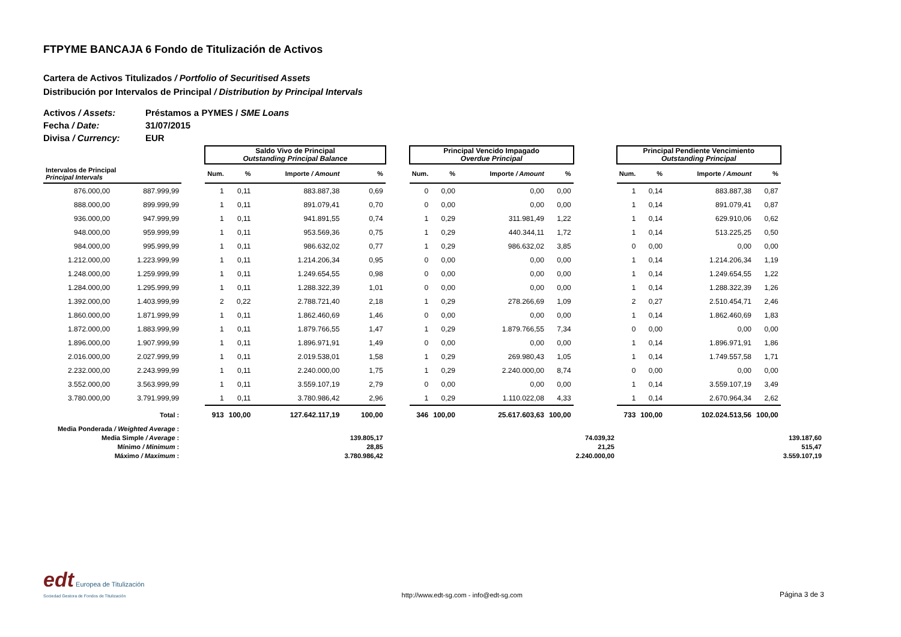FTPYME BANCAJA 6 Fondo de Titulización de Activos
Cartera de Activos Titulizados / Portfolio of Securitised Assets
Distribución por Intervalos de Principal / Distribution by Principal Intervals
Activos / Assets:
Préstamos a PYMES / SME Loans
Fecha / Date:
31/07/2015
Divisa / Currency:
EUR
| | | | Saldo Vivo de Principal Outstanding Principal Balance | | | | | Principal Vencido Impagado Overdue Principal | | | | | Principal Pendiente Vencimiento Outstanding Principal | | | | |
| --- | --- | --- | --- | --- | --- | --- | --- | --- | --- | --- | --- | --- | --- | --- | --- | --- | --- |
| Intervalos de Principal Principal Intervals | | | Num. | % | Importe / Amount | % | | Num. | % | Importe / Amount | % | | Num. | % | Importe / Amount | % | |
| 876.000,00 | 887.999,99 | | 1 | 0,11 | 883.887,38 | 0,69 | | 0 | 0,00 | 0,00 | 0,00 | | 1 | 0,14 | 883.887,38 | 0,87 | |
| 888.000,00 | 899.999,99 | | 1 | 0,11 | 891.079,41 | 0,70 | | 0 | 0,00 | 0,00 | 0,00 | | 1 | 0,14 | 891.079,41 | 0,87 | |
| 936.000,00 | 947.999,99 | | 1 | 0,11 | 941.891,55 | 0,74 | | 1 | 0,29 | 311.981,49 | 1,22 | | 1 | 0,14 | 629.910,06 | 0,62 | |
| 948.000,00 | 959.999,99 | | 1 | 0,11 | 953.569,36 | 0,75 | | 1 | 0,29 | 440.344,11 | 1,72 | | 1 | 0,14 | 513.225,25 | 0,50 | |
| 984.000,00 | 995.999,99 | | 1 | 0,11 | 986.632,02 | 0,77 | | 1 | 0,29 | 986.632,02 | 3,85 | | 0 | 0,00 | 0,00 | 0,00 | |
| 1.212.000,00 | 1.223.999,99 | | 1 | 0,11 | 1.214.206,34 | 0,95 | | 0 | 0,00 | 0,00 | 0,00 | | 1 | 0,14 | 1.214.206,34 | 1,19 | |
| 1.248.000,00 | 1.259.999,99 | | 1 | 0,11 | 1.249.654,55 | 0,98 | | 0 | 0,00 | 0,00 | 0,00 | | 1 | 0,14 | 1.249.654,55 | 1,22 | |
| 1.284.000,00 | 1.295.999,99 | | 1 | 0,11 | 1.288.322,39 | 1,01 | | 0 | 0,00 | 0,00 | 0,00 | | 1 | 0,14 | 1.288.322,39 | 1,26 | |
| 1.392.000,00 | 1.403.999,99 | | 2 | 0,22 | 2.788.721,40 | 2,18 | | 1 | 0,29 | 278.266,69 | 1,09 | | 2 | 0,27 | 2.510.454,71 | 2,46 | |
| 1.860.000,00 | 1.871.999,99 | | 1 | 0,11 | 1.862.460,69 | 1,46 | | 0 | 0,00 | 0,00 | 0,00 | | 1 | 0,14 | 1.862.460,69 | 1,83 | |
| 1.872.000,00 | 1.883.999,99 | | 1 | 0,11 | 1.879.766,55 | 1,47 | | 1 | 0,29 | 1.879.766,55 | 7,34 | | 0 | 0,00 | 0,00 | 0,00 | |
| 1.896.000,00 | 1.907.999,99 | | 1 | 0,11 | 1.896.971,91 | 1,49 | | 0 | 0,00 | 0,00 | 0,00 | | 1 | 0,14 | 1.896.971,91 | 1,86 | |
| 2.016.000,00 | 2.027.999,99 | | 1 | 0,11 | 2.019.538,01 | 1,58 | | 1 | 0,29 | 269.980,43 | 1,05 | | 1 | 0,14 | 1.749.557,58 | 1,71 | |
| 2.232.000,00 | 2.243.999,99 | | 1 | 0,11 | 2.240.000,00 | 1,75 | | 1 | 0,29 | 2.240.000,00 | 8,74 | | 0 | 0,00 | 0,00 | 0,00 | |
| 3.552.000,00 | 3.563.999,99 | | 1 | 0,11 | 3.559.107,19 | 2,79 | | 0 | 0,00 | 0,00 | 0,00 | | 1 | 0,14 | 3.559.107,19 | 3,49 | |
| 3.780.000,00 | 3.791.999,99 | | 1 | 0,11 | 3.780.986,42 | 2,96 | | 1 | 0,29 | 1.110.022,08 | 4,33 | | 1 | 0,14 | 2.670.964,34 | 2,62 | |
| Total : | | | 913 | 100,00 | 127.642.117,19 | 100,00 | | 346 | 100,00 | 25.617.603,63 | 100,00 | | 733 | 100,00 | 102.024.513,56 | 100,00 | |
| Media Ponderada / Weighted Average : | | | | | | | | | | | | | | | | | |
| Media Simple / Average : | | | | | | 139.805,17 | | | | | | 74.039,32 | | | | | 139.187,60 |
| Mínimo / Minimum : | | | | | | 28,85 | | | | | | 21,25 | | | | | 515,47 |
| Máximo / Maximum : | | | | | | 3.780.986,42 | | | | | | 2.240.000,00 | | | | | 3.559.107,19 |
edt Europea de Titulización
Sociedad Gestora de Fondos de Titulización
http://www.edt-sg.com - info@edt-sg.com
Página 3 de 3